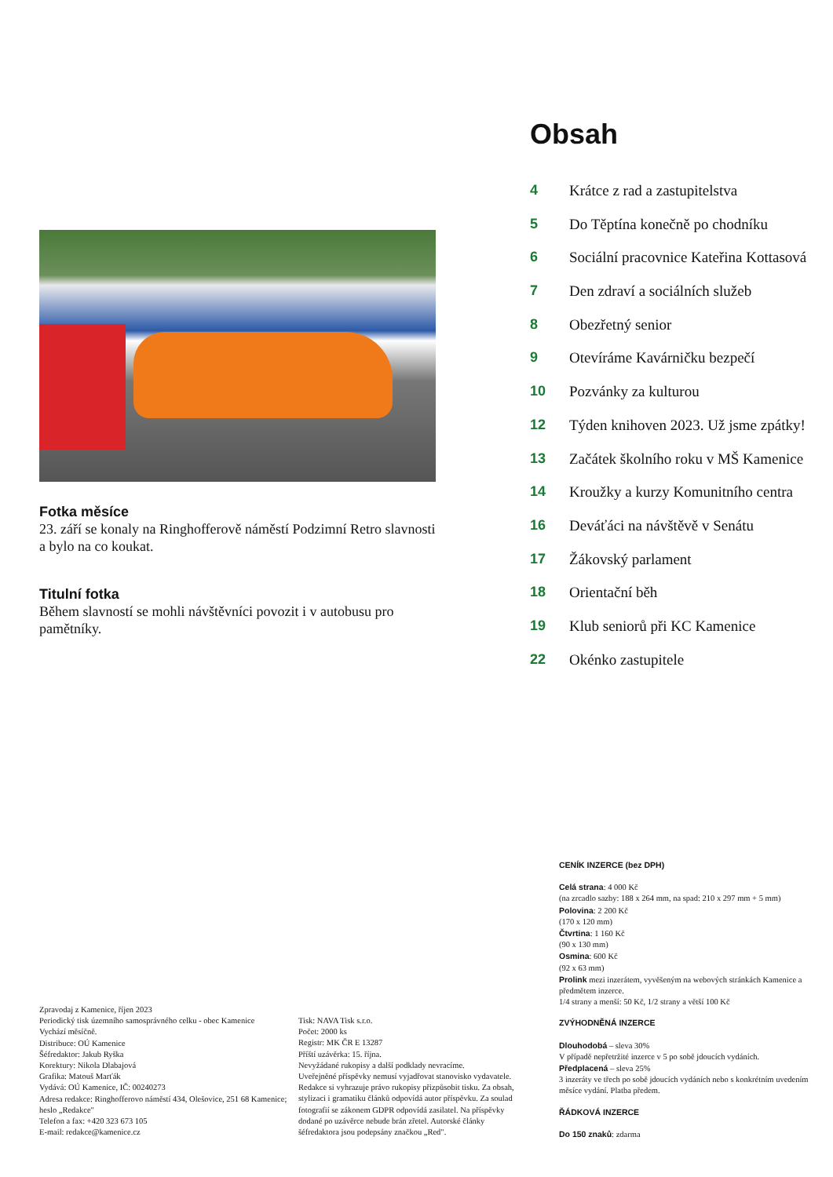Fotka měsíce
23. září se konaly na Ringhofferově náměstí Podzimní Retro slavnosti a bylo na co koukat.
Titulní fotka
Během slavností se mohli návštěvníci povozit i v autobusu pro pamětníky.
Obsah
4 Krátce z rad a zastupitelstva
5 Do Těptína konečně po chodníku
6 Sociální pracovnice Kateřina Kottasová
7 Den zdraví a sociálních služeb
8 Obezřetný senior
9 Otevíráme Kavárničku bezpečí
10 Pozvánky za kulturou
12 Týden knihoven 2023. Už jsme zpátky!
13 Začátek školního roku v MŠ Kamenice
14 Kroužky a kurzy Komunitního centra
16 Deváťáci na návštěvě v Senátu
17 Žákovský parlament
18 Orientační běh
19 Klub seniorů při KC Kamenice
22 Okénko zastupitele
Zpravodaj z Kamenice, říjen 2023
Periodický tisk územního samosprávného celku - obec Kamenice
Vychází měsíčně.
Distribuce: OÚ Kamenice
Šéfredaktor: Jakub Ryška
Korektury: Nikola Dlabajová
Grafika: Matouš Marťák
Vydává: OÚ Kamenice, IČ: 00240273
Adresa redakce: Ringhofferovo náměstí 434, Olešovice, 251 68 Kamenice; heslo „Redakce"
Telefon a fax: +420 323 673 105
E-mail: redakce@kamenice.cz
Tisk: NAVA Tisk s.r.o.
Počet: 2000 ks
Registr: MK ČR E 13287
Příští uzávěrka: 15. října.
Nevyžádané rukopisy a další podklady nevracíme.
Uveřejněné příspěvky nemusí vyjadřovat stanovisko vydavatele. Redakce si vyhrazuje právo rukopisy přizpůsobit tisku. Za obsah, stylizaci i gramatiku článků odpovídá autor příspěvku. Za soulad fotografií se zákonem GDPR odpovídá zasilatel. Na příspěvky dodané po uzávěrce nebude brán zřetel. Autorské články šéfredaktora jsou podepsány značkou „Red".
CENÍK INZERCE (bez DPH)
Celá strana: 4 000 Kč
(na zrcadlo sazby: 188 x 264 mm, na spad: 210 x 297 mm + 5 mm)
Polovina: 2 200 Kč
(170 x 120 mm)
Čtvrtina: 1 160 Kč
(90 x 130 mm)
Osmina: 600 Kč
(92 x 63 mm)
Prolink mezi inzerátem, vyvěšeným na webových stránkách Kamenice a předmětem inzerce.
1/4 strany a menší: 50 Kč, 1/2 strany a větší 100 Kč
ZVÝHODNĚNÁ INZERCE
Dlouhodobá – sleva 30%
V případě nepřetržité inzerce v 5 po sobě jdoucích vydáních.
Předplacená – sleva 25%
3 inzeráty ve třech po sobě jdoucích vydáních nebo s konkrétním uvedením měsíce vydání. Platba předem.
ŘÁDKOVÁ INZERCE
Do 150 znaků: zdarma